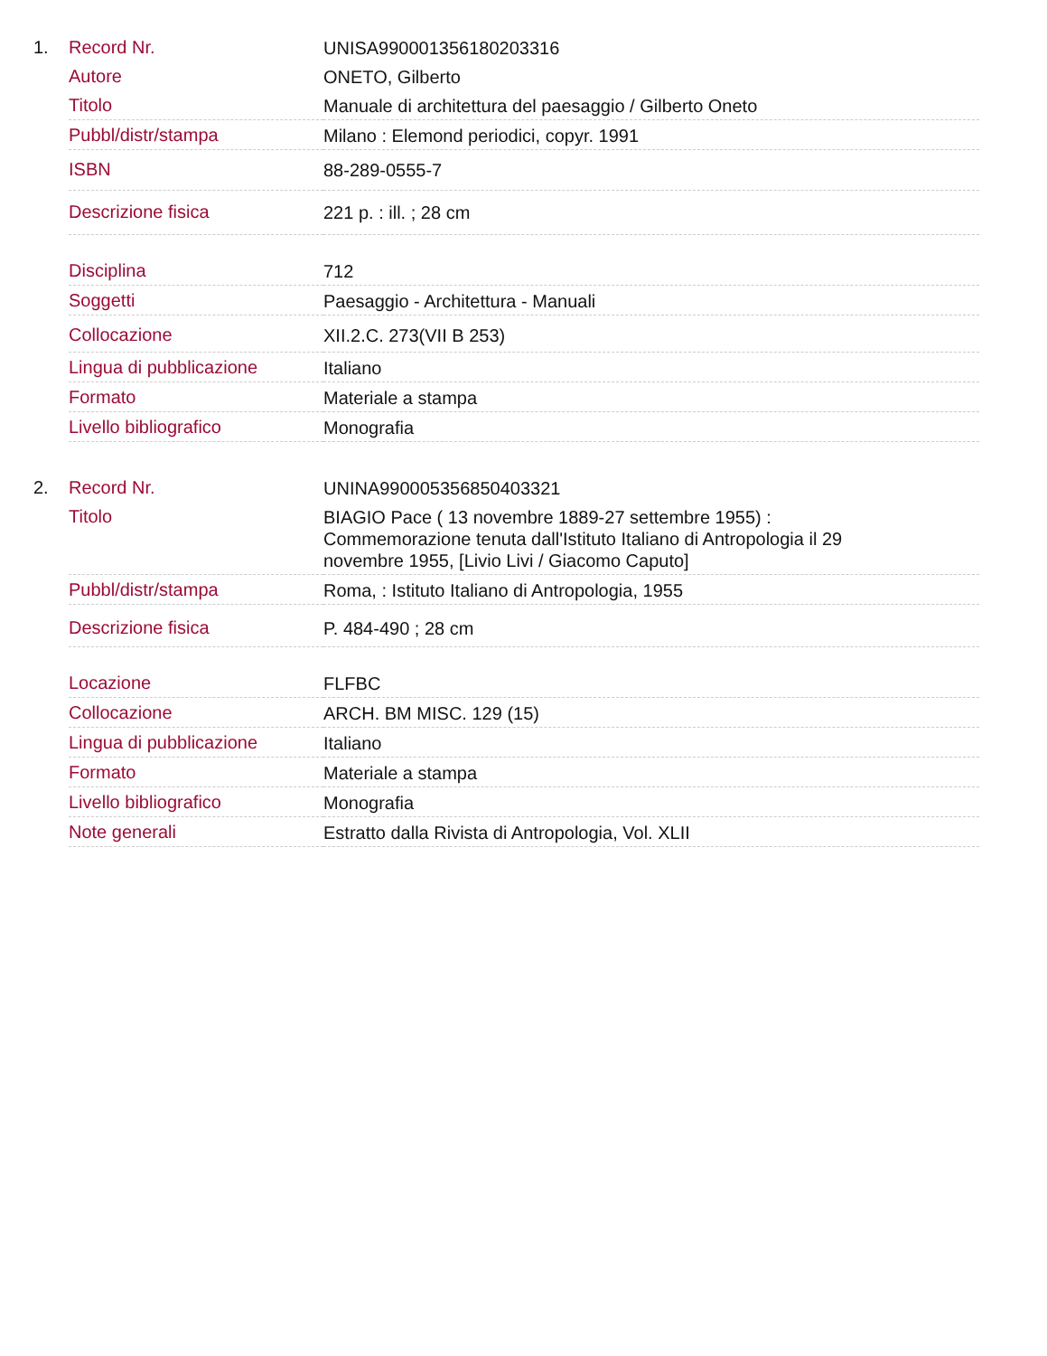1.
| Record Nr. | UNISA990001356180203316 |
| Autore | ONETO, Gilberto |
| Titolo | Manuale di architettura del paesaggio / Gilberto Oneto |
| Pubbl/distr/stampa | Milano : Elemond periodici, copyr. 1991 |
| ISBN | 88-289-0555-7 |
| Descrizione fisica | 221 p. : ill. ; 28 cm |
| Disciplina | 712 |
| Soggetti | Paesaggio - Architettura - Manuali |
| Collocazione | XII.2.C. 273(VII B 253) |
| Lingua di pubblicazione | Italiano |
| Formato | Materiale a stampa |
| Livello bibliografico | Monografia |
2.
| Record Nr. | UNINA990005356850403321 |
| Titolo | BIAGIO Pace ( 13 novembre 1889-27 settembre 1955) : Commemorazione tenuta dall'Istituto Italiano di Antropologia il 29 novembre 1955, [Livio Livi / Giacomo Caputo] |
| Pubbl/distr/stampa | Roma, : Istituto Italiano di Antropologia, 1955 |
| Descrizione fisica | P. 484-490 ; 28 cm |
| Locazione | FLFBC |
| Collocazione | ARCH. BM MISC. 129 (15) |
| Lingua di pubblicazione | Italiano |
| Formato | Materiale a stampa |
| Livello bibliografico | Monografia |
| Note generali | Estratto dalla Rivista di Antropologia, Vol. XLII |